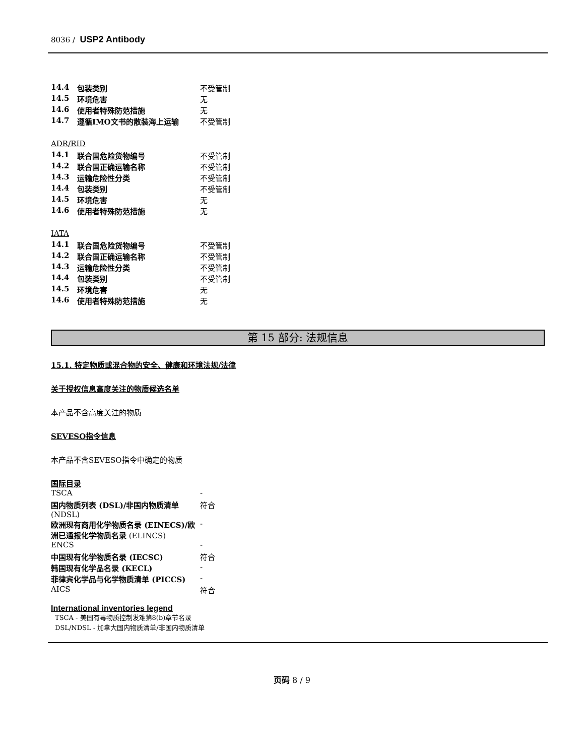8036 / USP2 Antibody
| 14.4 | 包装类别 | 不受管制 |
| 14.5 | 环境危害 | 无 |
| 14.6 | 使用者特殊防范措施 | 无 |
| 14.7 | 遵循IMO文书的散装海上运输 | 不受管制 |
ADR/RID
| 14.1 | 联合国危险货物编号 | 不受管制 |
| 14.2 | 联合国正确运输名称 | 不受管制 |
| 14.3 | 运输危险性分类 | 不受管制 |
| 14.4 | 包装类别 | 不受管制 |
| 14.5 | 环境危害 | 无 |
| 14.6 | 使用者特殊防范措施 | 无 |
IATA
| 14.1 | 联合国危险货物编号 | 不受管制 |
| 14.2 | 联合国正确运输名称 | 不受管制 |
| 14.3 | 运输危险性分类 | 不受管制 |
| 14.4 | 包装类别 | 不受管制 |
| 14.5 | 环境危害 | 无 |
| 14.6 | 使用者特殊防范措施 | 无 |
第 15 部分: 法规信息
15.1. 特定物质或混合物的安全、健康和环境法规/法律
关于授权信息高度关注的物质候选名单
本产品不含高度关注的物质
SEVESO指令信息
本产品不含SEVESO指令中确定的物质
国际目录
| TSCA | - |
| 国内物质列表 (DSL)/非国内物质清单 (NDSL) | 符合 |
| 欧洲现有商用化学物质名录 (EINECS)/欧洲已通报化学物质名录 (ELINCS) | - |
| ENCS | - |
| 中国现有化学物质名录 (IECSC) | 符合 |
| 韩国现有化学品名录 (KECL) | - |
| 菲律宾化学品与化学物质清单 (PICCS) | - |
| AICS | 符合 |
International inventories legend
TSCA - 美国有毒物质控制发难第8(b)章节名录
DSL/NDSL - 加拿大国内物质清单/非国内物质清单
页码 8 / 9